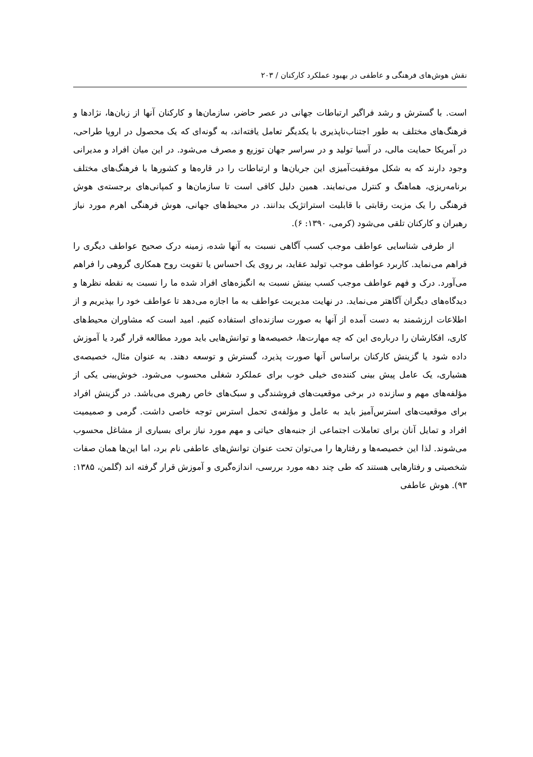نقش هوش‌های فرهنگی و عاطفی در بهبود عملکرد کارکنان / ۲۰۳
است. با گسترش و رشد فراگیر ارتباطات جهانی در عصر حاضر، سازمان‌ها و کارکنان آنها از زبان‌ها، نژادها و فرهنگ‌های مختلف به طور اجتناب‌ناپذیری با یکدیگر تعامل یافته‌اند، به گونه‌ای که یک محصول در اروپا طراحی، در آمریکا حمایت مالی، در آسیا تولید و در سراسر جهان توزیع و مصرف می‌شود. در این میان افراد و مدیرانی وجود دارند که به شکل موفقیت‌آمیزی این جریان‌ها و ارتباطات را در قاره‌ها و کشورها با فرهنگ‌های مختلف برنامه‌ریزی، هماهنگ و کنترل می‌نمایند. همین دلیل کافی است تا سازمان‌ها و کمپانی‌های برجسته‌ی هوش فرهنگی را یک مزیت رقابتی با قابلیت استراتژیک بدانند. در محیط‌های جهانی، هوش فرهنگی اهرم مورد نیاز رهبران و کارکنان تلقی می‌شود (کرمی، ۱۳۹۰: ۶).
از طرفی شناسایی عواطف موجب کسب آگاهی نسبت به آنها شده، زمینه درک صحیح عواطف دیگری را فراهم می‌نماید. کاربرد عواطف موجب تولید عقاید، بر روی یک احساس یا تقویت روح همکاری گروهی را فراهم می‌آورد. درک و فهم عواطف موجب کسب بینش نسبت به انگیزه‌های افراد شده ما را نسبت به نقطه نظرها و دیدگاه‌های دیگران آگاهتر می‌نماید. در نهایت مدیریت عواطف به ما اجازه می‌دهد تا عواطف خود را بپذیریم و از اطلاعات ارزشمند به دست آمده از آنها به صورت سازنده‌ای استفاده کنیم. امید است که مشاوران محیط‌های کاری، افکارشان را درباره‌ی این که چه مهارت‌ها، خصیصه‌ها و توانش‌هایی باید مورد مطالعه قرار گیرد یا آموزش داده شود یا گزینش کارکنان براساس آنها صورت پذیرد، گسترش و توسعه دهند. به عنوان مثال، خصیصه‌ی هشیاری، یک عامل پیش بینی کننده‌ی خیلی خوب برای عملکرد شغلی محسوب می‌شود. خوش‌بینی یکی از مؤلفه‌های مهم و سازنده در برخی موقعیت‌های فروشندگی و سبک‌های خاص رهبری می‌باشد. در گزینش افراد برای موقعیت‌های استرس‌آمیز باید به عامل و مؤلفه‌ی تحمل استرس توجه خاصی داشت. گرمی و صمیمیت افراد و تمایل آنان برای تعاملات اجتماعی از جنبه‌های حیاتی و مهم مورد نیاز برای بسیاری از مشاغل محسوب می‌شوند. لذا این خصیصه‌ها و رفتارها را می‌توان تحت عنوان توانش‌های عاطفی نام برد، اما این‌ها همان صفات شخصیتی و رفتارهایی هستند که طی چند دهه مورد بررسی، اندازه‌گیری و آموزش قرار گرفته اند (گلمن، ۱۳۸۵: ۹۳). هوش عاطفی